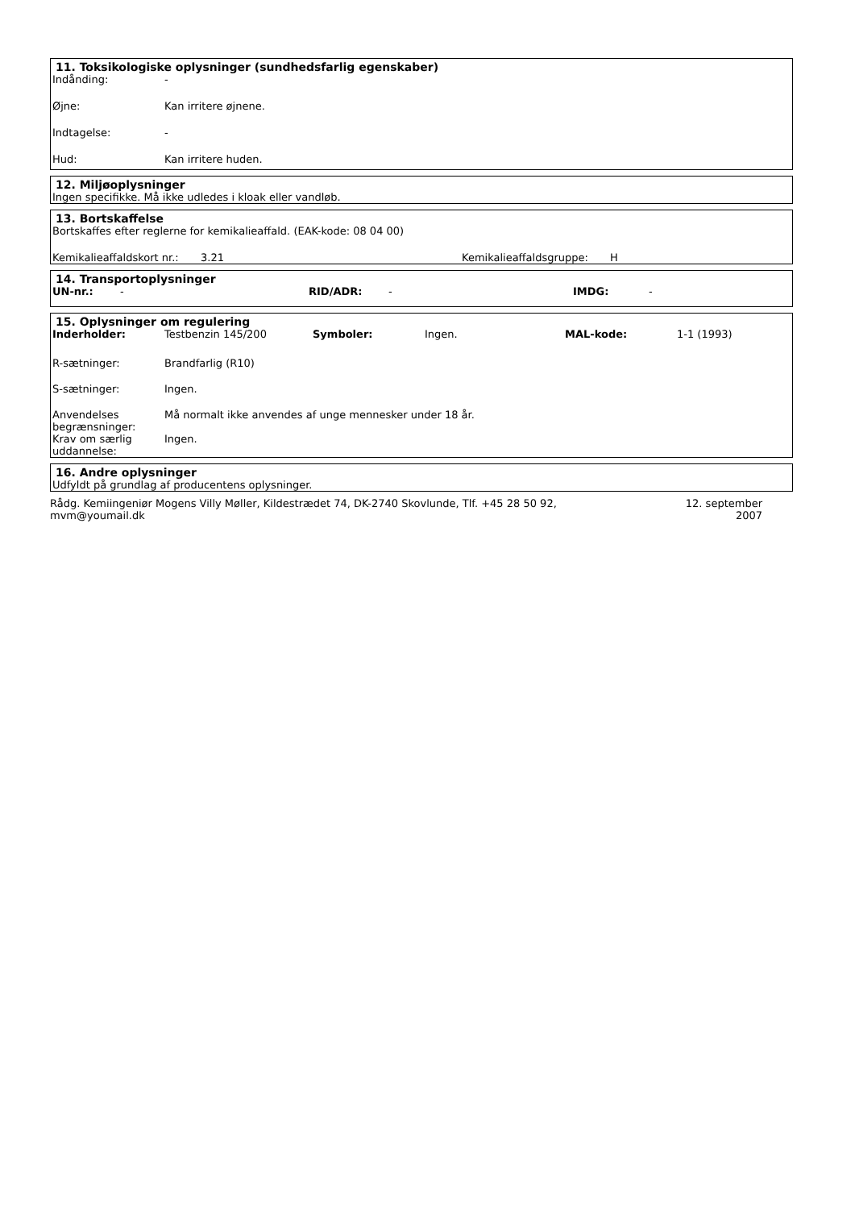11. Toksikologiske oplysninger (sundhedsfarlig egenskaber)
| Indånding: | - |
| Øjne: | Kan irritere øjnene. |
| Indtagelse: | - |
| Hud: | Kan irritere huden. |
12. Miljøoplysninger
Ingen specifikke. Må ikke udledes i kloak eller vandløb.
13. Bortskaffelse
Bortskaffes efter reglerne for kemikalieaffald. (EAK-kode: 08 04 00)
| Kemikalieaffaldskort nr.: | 3.21 | Kemikalieaffaldsgruppe: | H |
14. Transportoplysninger
| UN-nr.: | - | RID/ADR: | - | IMDG: | - |
15. Oplysninger om regulering
| Inderholder: | Testbenzin 145/200 | Symboler: | Ingen. | MAL-kode: | 1-1 (1993) |
| R-sætninger: | Brandfarlig (R10) | | | | |
| S-sætninger: | Ingen. | | | | |
| Anvendelses begrænsninger: | Må normalt ikke anvendes af unge mennesker under 18 år. | | | | |
| Krav om særlig uddannelse: | Ingen. | | | | |
16. Andre oplysninger
Udfyldt på grundlag af producentens oplysninger.
Rådg. Kemiingeniør Mogens Villy Møller, Kildestrædet 74, DK-2740 Skovlunde, Tlf. +45 28 50 92,
mvm@youmail.dk
12. september
2007